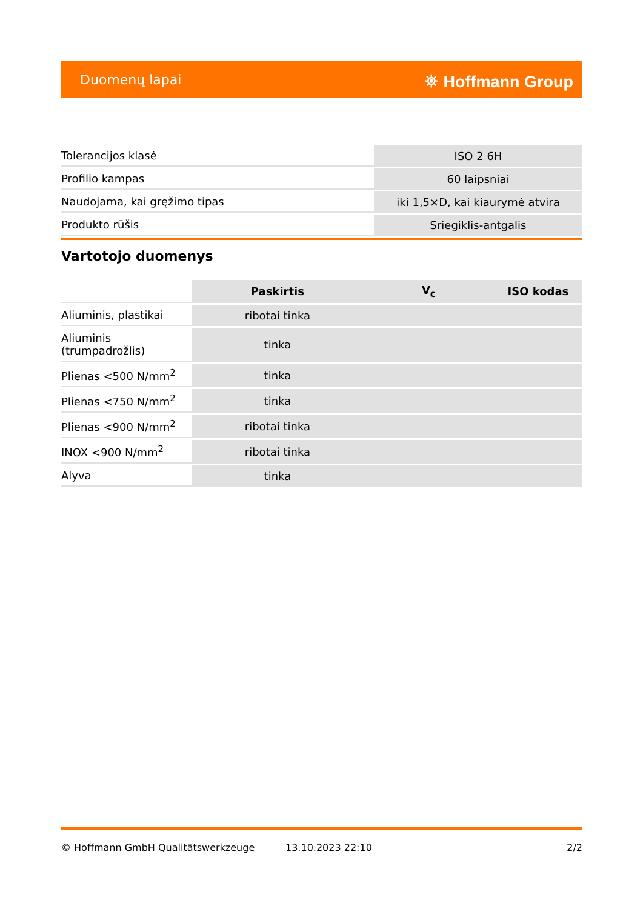Duomenų lapai ⛯ Hoffmann Group
| Tolerancijos klasė | ISO 2 6H |
| Profilio kampas | 60 laipsniai |
| Naudojama, kai gręžimo tipas | iki 1,5×D, kai kiaurymė atvira |
| Produkto rūšis | Sriegiklis-antgalis |
Vartotojo duomenys
| | Paskirtis | V<sub>c</sub> | ISO kodas |
| Aliuminis, plastikai | ribotai tinka | | |
| Aliuminis (trumpadrožlis) | tinka | | |
| Plienas <500 N/mm<sup>2</sup> | tinka | | |
| Plienas <750 N/mm<sup>2</sup> | tinka | | |
| Plienas <900 N/mm<sup>2</sup> | ribotai tinka | | |
| INOX <900 N/mm<sup>2</sup> | ribotai tinka | | |
| Alyva | tinka | | |
© Hoffmann GmbH Qualitätswerkzeuge 13.10.2023 22:10 2/2